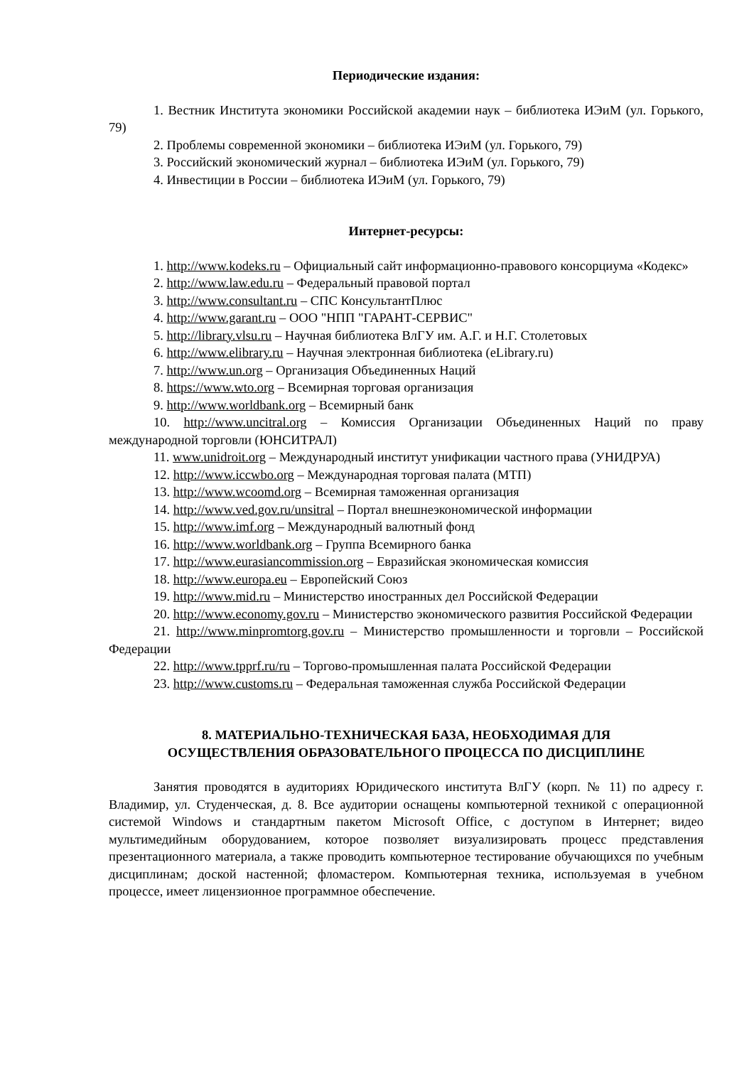Периодические издания:
1. Вестник Института экономики Российской академии наук – библиотека ИЭиМ (ул. Горького, 79)
2. Проблемы современной экономики – библиотека ИЭиМ (ул. Горького, 79)
3. Российский экономический журнал – библиотека ИЭиМ (ул. Горького, 79)
4. Инвестиции в России – библиотека ИЭиМ (ул. Горького, 79)
Интернет-ресурсы:
1. http://www.kodeks.ru – Официальный сайт информационно-правового консорциума «Кодекс»
2. http://www.law.edu.ru – Федеральный правовой портал
3. http://www.consultant.ru – СПС КонсультантПлюс
4. http://www.garant.ru – ООО "НПП "ГАРАНТ-СЕРВИС"
5. http://library.vlsu.ru – Научная библиотека ВлГУ им. А.Г. и Н.Г. Столетовых
6. http://www.elibrary.ru – Научная электронная библиотека (eLibrary.ru)
7. http://www.un.org – Организация Объединенных Наций
8. https://www.wto.org – Всемирная торговая организация
9. http://www.worldbank.org – Всемирный банк
10. http://www.uncitral.org – Комиссия Организации Объединенных Наций по праву международной торговли (ЮНСИТРАЛ)
11. www.unidroit.org – Международный институт унификации частного права (УНИДРУА)
12. http://www.iccwbo.org – Международная торговая палата (МТП)
13. http://www.wcoomd.org – Всемирная таможенная организация
14. http://www.ved.gov.ru/unsitral – Портал внешнеэкономической информации
15. http://www.imf.org – Международный валютный фонд
16. http://www.worldbank.org – Группа Всемирного банка
17. http://www.eurasiancommission.org – Евразийская экономическая комиссия
18. http://www.europa.eu – Европейский Союз
19. http://www.mid.ru – Министерство иностранных дел Российской Федерации
20. http://www.economy.gov.ru – Министерство экономического развития Российской Федерации
21. http://www.minpromtorg.gov.ru – Министерство промышленности и торговли – Российской Федерации
22. http://www.tpprf.ru/ru – Торгово-промышленная палата Российской Федерации
23. http://www.customs.ru – Федеральная таможенная служба Российской Федерации
8. МАТЕРИАЛЬНО-ТЕХНИЧЕСКАЯ БАЗА, НЕОБХОДИМАЯ ДЛЯ
ОСУЩЕСТВЛЕНИЯ ОБРАЗОВАТЕЛЬНОГО ПРОЦЕССА ПО ДИСЦИПЛИНЕ
Занятия проводятся в аудиториях Юридического института ВлГУ (корп. № 11) по адресу г. Владимир, ул. Студенческая, д. 8. Все аудитории оснащены компьютерной техникой с операционной системой Windows и стандартным пакетом Microsoft Office, с доступом в Интернет; видео мультимедийным оборудованием, которое позволяет визуализировать процесс представления презентационного материала, а также проводить компьютерное тестирование обучающихся по учебным дисциплинам; доской настенной; фломастером. Компьютерная техника, используемая в учебном процессе, имеет лицензионное программное обеспечение.